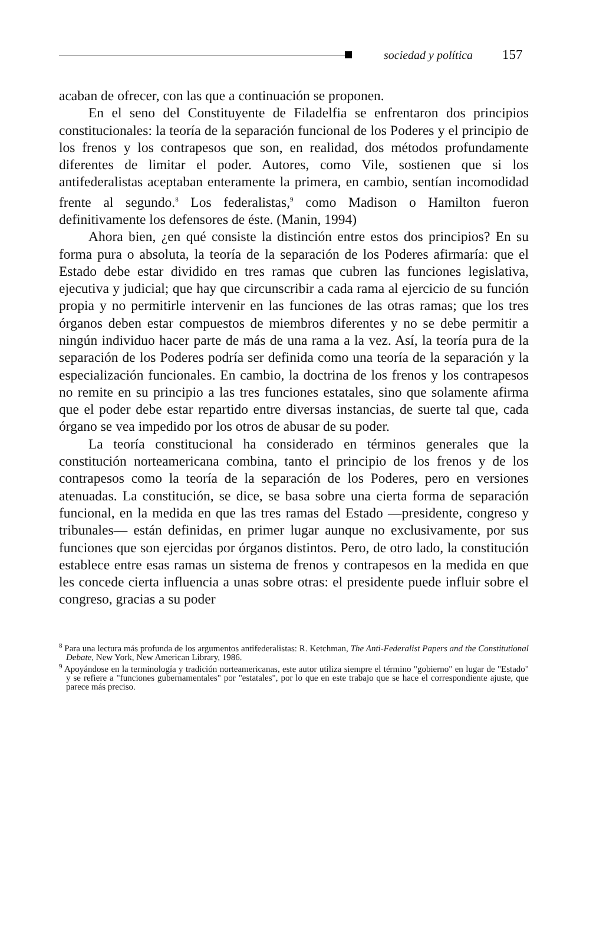sociedad y política 157
acaban de ofrecer, con las que a continuación se proponen.
En el seno del Constituyente de Filadelfia se enfrentaron dos principios constitucionales: la teoría de la separación funcional de los Poderes y el principio de los frenos y los contrapesos que son, en realidad, dos métodos profundamente diferentes de limitar el poder. Autores, como Vile, sostienen que si los antifederalistas aceptaban enteramente la primera, en cambio, sentían incomodidad frente al segundo.<sup>8</sup> Los federalistas,<sup>9</sup> como Madison o Hamilton fueron definitivamente los defensores de éste. (Manin, 1994)
Ahora bien, ¿en qué consiste la distinción entre estos dos principios? En su forma pura o absoluta, la teoría de la separación de los Poderes afirmaría: que el Estado debe estar dividido en tres ramas que cubren las funciones legislativa, ejecutiva y judicial; que hay que circunscribir a cada rama al ejercicio de su función propia y no permitirle intervenir en las funciones de las otras ramas; que los tres órganos deben estar compuestos de miembros diferentes y no se debe permitir a ningún individuo hacer parte de más de una rama a la vez. Así, la teoría pura de la separación de los Poderes podría ser definida como una teoría de la separación y la especialización funcionales. En cambio, la doctrina de los frenos y los contrapesos no remite en su principio a las tres funciones estatales, sino que solamente afirma que el poder debe estar repartido entre diversas instancias, de suerte tal que, cada órgano se vea impedido por los otros de abusar de su poder.
La teoría constitucional ha considerado en términos generales que la constitución norteamericana combina, tanto el principio de los frenos y de los contrapesos como la teoría de la separación de los Poderes, pero en versiones atenuadas. La constitución, se dice, se basa sobre una cierta forma de separación funcional, en la medida en que las tres ramas del Estado —presidente, congreso y tribunales— están definidas, en primer lugar aunque no exclusivamente, por sus funciones que son ejercidas por órganos distintos. Pero, de otro lado, la constitución establece entre esas ramas un sistema de frenos y contrapesos en la medida en que les concede cierta influencia a unas sobre otras: el presidente puede influir sobre el congreso, gracias a su poder
<sup>8</sup> Para una lectura más profunda de los argumentos antifederalistas: R. Ketchman, The Anti-Federalist Papers and the Constitutional Debate, New York, New American Library, 1986.
<sup>9</sup> Apoyándose en la terminología y tradición norteamericanas, este autor utiliza siempre el término "gobierno" en lugar de "Estado" y se refiere a "funciones gubernamentales" por "estatales", por lo que en este trabajo que se hace el correspondiente ajuste, que parece más preciso.